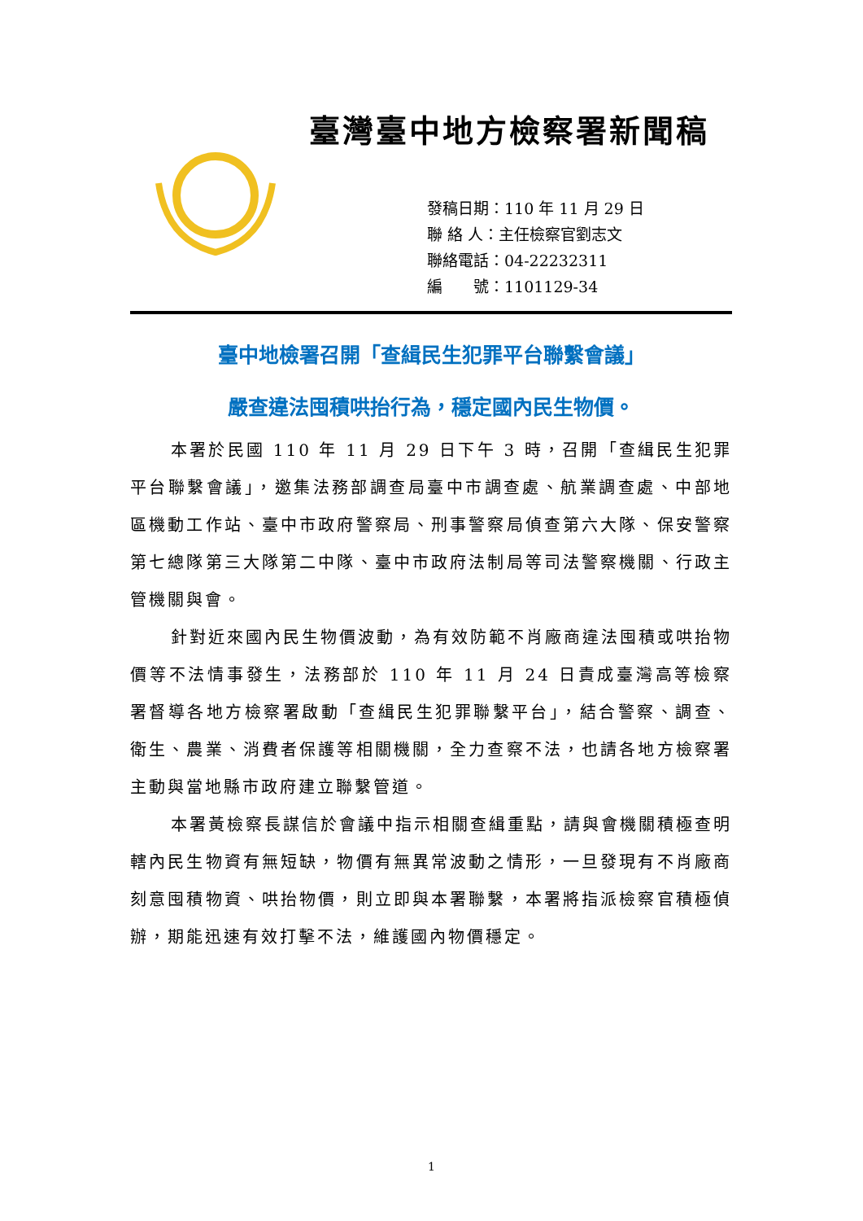臺灣臺中地方檢察署新聞稿
發稿日期：110 年 11 月 29 日
聯 絡 人：主任檢察官劉志文
聯絡電話：04-22232311
編　　號：1101129-34
臺中地檢署召開「查緝民生犯罪平台聯繫會議」
嚴查違法囤積哄抬行為，穩定國內民生物價。
本署於民國 110 年 11 月 29 日下午 3 時，召開「查緝民生犯罪平台聯繫會議」，邀集法務部調查局臺中市調查處、航業調查處、中部地區機動工作站、臺中市政府警察局、刑事警察局偵查第六大隊、保安警察第七總隊第三大隊第二中隊、臺中市政府法制局等司法警察機關、行政主管機關與會。
針對近來國內民生物價波動，為有效防範不肖廠商違法囤積或哄抬物價等不法情事發生，法務部於 110 年 11 月 24 日責成臺灣高等檢察署督導各地方檢察署啟動「查緝民生犯罪聯繫平台」，結合警察、調查、衛生、農業、消費者保護等相關機關，全力查察不法，也請各地方檢察署主動與當地縣市政府建立聯繫管道。
本署黃檢察長謀信於會議中指示相關查緝重點，請與會機關積極查明轄內民生物資有無短缺，物價有無異常波動之情形，一旦發現有不肖廠商刻意囤積物資、哄抬物價，則立即與本署聯繫，本署將指派檢察官積極偵辦，期能迅速有效打擊不法，維護國內物價穩定。
1